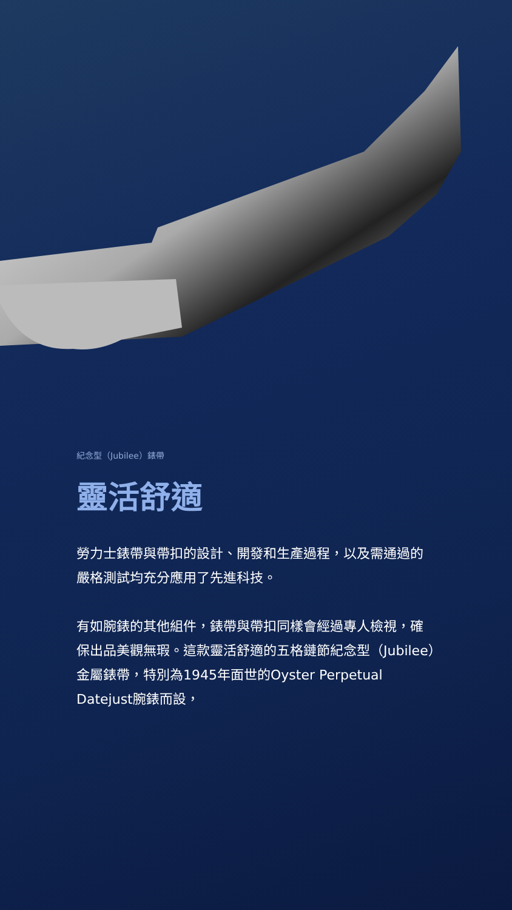紀念型（Jubilee）錶帶
靈活舒適
勞力士錶帶與帶扣的設計、開發和生產過程，以及需通過的嚴格測試均充分應用了先進科技。
有如腕錶的其他組件，錶帶與帶扣同樣會經過專人檢視，確保出品美觀無瑕。這款靈活舒適的五格鏈節紀念型（Jubilee）金屬錶帶，特別為1945年面世的Oyster Perpetual Datejust腕錶而設，